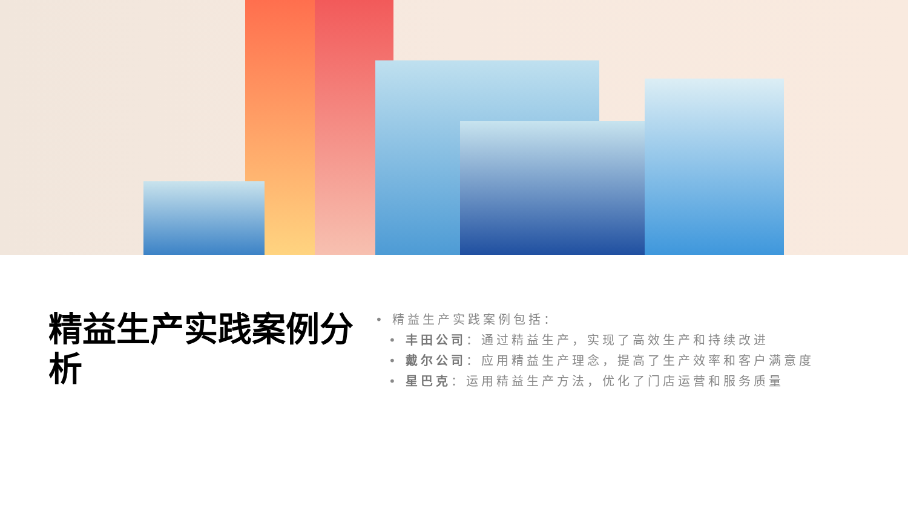精益生产实践案例分析
• 精益生产实践案例包括：
• 丰田公司：通过精益生产，实现了高效生产和持续改进
• 戴尔公司：应用精益生产理念，提高了生产效率和客户满意度
• 星巴克：运用精益生产方法，优化了门店运营和服务质量